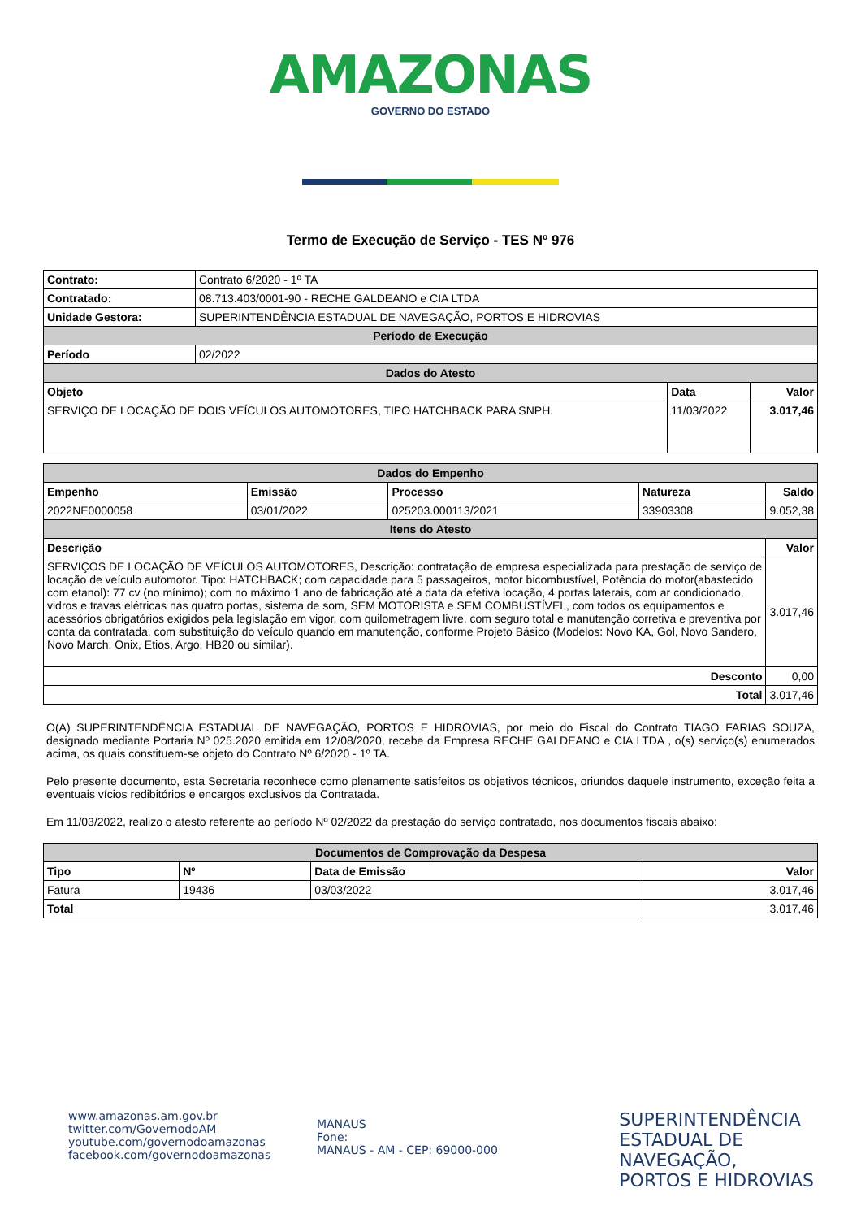AMAZONAS
GOVERNO DO ESTADO
Termo de Execução de Serviço - TES Nº 976
| Contrato: | Contrato 6/2020 - 1º TA | | |
| Contratado: | 08.713.403/0001-90 - RECHE GALDEANO e CIA LTDA | | |
| Unidade Gestora: | SUPERINTENDÊNCIA ESTADUAL DE NAVEGAÇÃO, PORTOS E HIDROVIAS | | |
| Período de Execução | | | |
| Período | 02/2022 | | |
| Dados do Atesto | | | |
| Objeto | | Data | Valor |
| SERVIÇO DE LOCAÇÃO DE DOIS VEÍCULOS AUTOMOTORES, TIPO HATCHBACK PARA SNPH. | | 11/03/2022 | 3.017,46 |
| Dados do Empenho | | | | |
| --- | --- | --- | --- | --- |
| Empenho | Emissão | Processo | Natureza | Saldo |
| 2022NE0000058 | 03/01/2022 | 025203.000113/2021 | 33903308 | 9.052,38 |
| Itens do Atesto | | | | |
| Descrição | | | | Valor |
| SERVIÇOS DE LOCAÇÃO DE VEÍCULOS AUTOMOTORES, Descrição: contratação de empresa especializada para prestação de serviço de locação de veículo automotor. Tipo: HATCHBACK; com capacidade para 5 passageiros, motor bicombustível, Potência do motor(abastecido com etanol): 77 cv (no mínimo); com no máximo 1 ano de fabricação até a data da efetiva locação, 4 portas laterais, com ar condicionado, vidros e travas elétricas nas quatro portas, sistema de som, SEM MOTORISTA e SEM COMBUSTÍVEL, com todos os equipamentos e acessórios obrigatórios exigidos pela legislação em vigor, com quilometragem livre, com seguro total e manutenção corretiva e preventiva por conta da contratada, com substituição do veículo quando em manutenção, conforme Projeto Básico (Modelos: Novo KA, Gol, Novo Sandero, Novo March, Onix, Etios, Argo, HB20 ou similar). | | | | 3.017,46 |
| Desconto | | | | 0,00 |
| Total | | | | 3.017,46 |
O(A) SUPERINTENDÊNCIA ESTADUAL DE NAVEGAÇÃO, PORTOS E HIDROVIAS, por meio do Fiscal do Contrato TIAGO FARIAS SOUZA, designado mediante Portaria Nº 025.2020 emitida em 12/08/2020, recebe da Empresa RECHE GALDEANO e CIA LTDA , o(s) serviço(s) enumerados acima, os quais constituem-se objeto do Contrato Nº 6/2020 - 1º TA.
Pelo presente documento, esta Secretaria reconhece como plenamente satisfeitos os objetivos técnicos, oriundos daquele instrumento, exceção feita a eventuais vícios redibitórios e encargos exclusivos da Contratada.
Em 11/03/2022, realizo o atesto referente ao período Nº 02/2022 da prestação do serviço contratado, nos documentos fiscais abaixo:
| Documentos de Comprovação da Despesa | | | |
| --- | --- | --- | --- |
| Tipo | Nº | Data de Emissão | Valor |
| Fatura | 19436 | 03/03/2022 | 3.017,46 |
| Total | | | 3.017,46 |
www.amazonas.am.gov.br
twitter.com/GovernodoAM
youtube.com/governodoamazonas
facebook.com/governodoamazonas
MANAUS
Fone:
MANAUS - AM - CEP: 69000-000
SUPERINTENDÊNCIA
ESTADUAL DE NAVEGAÇÃO,
PORTOS E HIDROVIAS